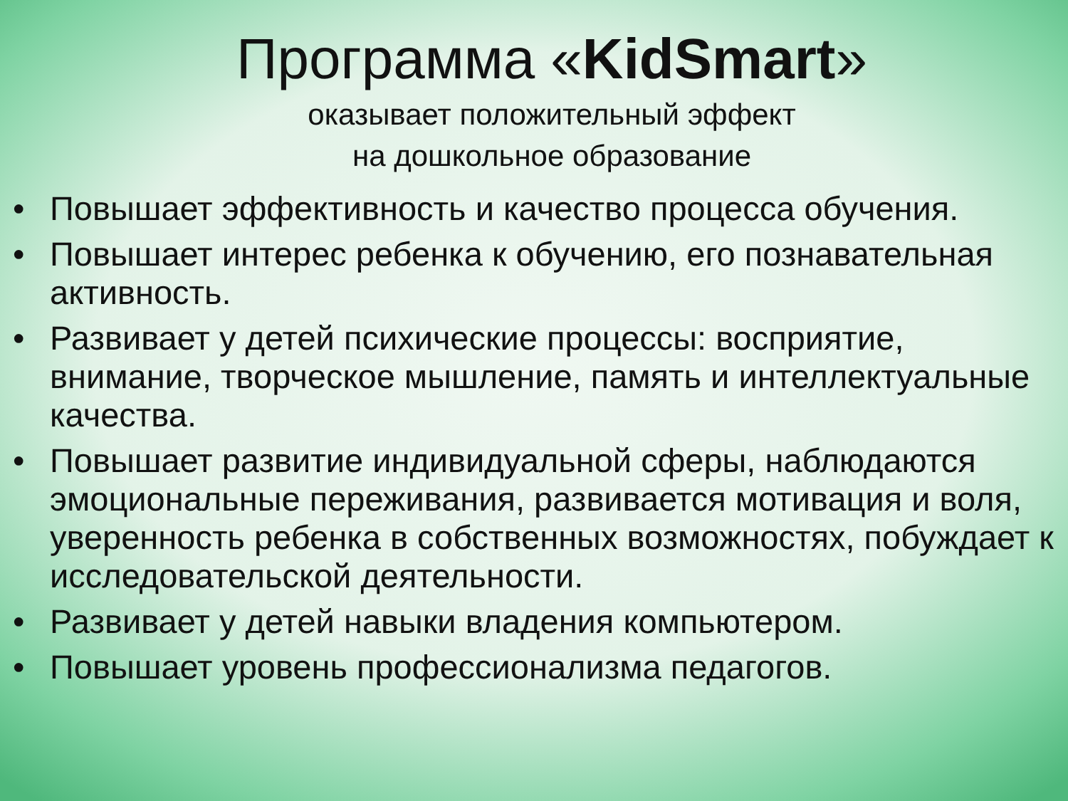Программа «KidSmart»
оказывает положительный эффект
на дошкольное образование
• Повышает эффективность и качество процесса обучения.
• Повышает интерес ребенка к обучению, его познавательная активность.
• Развивает у детей психические процессы: восприятие, внимание, творческое мышление, память и интеллектуальные качества.
• Повышает развитие индивидуальной сферы, наблюдаются эмоциональные переживания, развивается мотивация и воля, уверенность ребенка в собственных возможностях, побуждает к исследовательской деятельности.
• Развивает у детей навыки владения компьютером.
• Повышает уровень профессионализма педагогов.